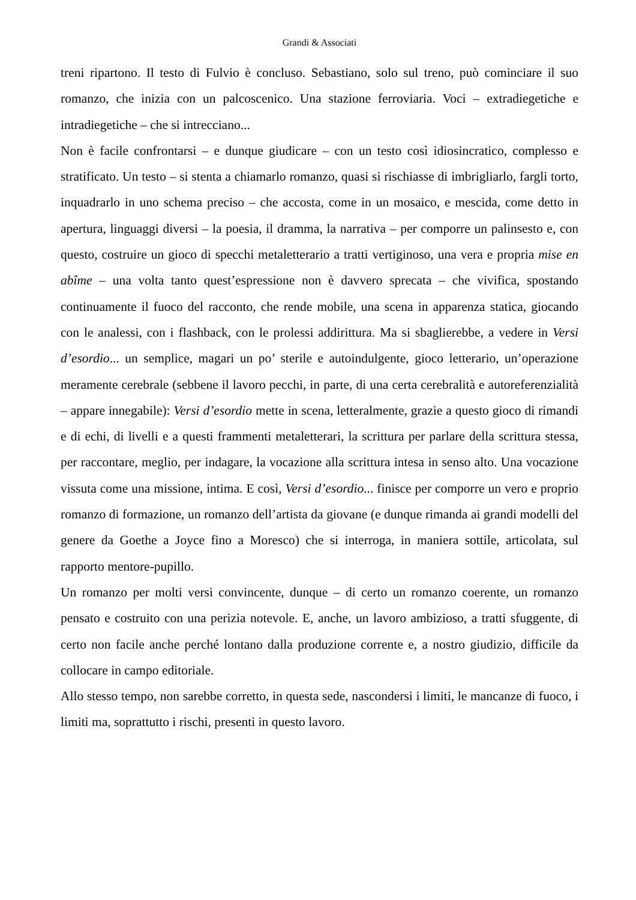Grandi & Associati
treni ripartono. Il testo di Fulvio è concluso. Sebastiano, solo sul treno, può cominciare il suo romanzo, che inizia con un palcoscenico. Una stazione ferroviaria. Voci – extradiegetiche e intradiegetiche – che si intrecciano...
Non è facile confrontarsi – e dunque giudicare – con un testo così idiosincratico, complesso e stratificato. Un testo – si stenta a chiamarlo romanzo, quasi si rischiasse di imbrigliarlo, fargli torto, inquadrarlo in uno schema preciso – che accosta, come in un mosaico, e mescida, come detto in apertura, linguaggi diversi – la poesia, il dramma, la narrativa – per comporre un palinsesto e, con questo, costruire un gioco di specchi metaletterario a tratti vertiginoso, una vera e propria mise en abîme – una volta tanto quest’espressione non è davvero sprecata – che vivifica, spostando continuamente il fuoco del racconto, che rende mobile, una scena in apparenza statica, giocando con le analessi, con i flashback, con le prolessi addirittura. Ma si sbaglierebbe, a vedere in Versi d’esordio... un semplice, magari un po’ sterile e autoindulgente, gioco letterario, un’operazione meramente cerebrale (sebbene il lavoro pecchi, in parte, di una certa cerebralità e autoreferenzialità – appare innegabile): Versi d’esordio mette in scena, letteralmente, grazie a questo gioco di rimandi e di echi, di livelli e a questi frammenti metaletterari, la scrittura per parlare della scrittura stessa, per raccontare, meglio, per indagare, la vocazione alla scrittura intesa in senso alto. Una vocazione vissuta come una missione, intima. E così, Versi d’esordio... finisce per comporre un vero e proprio romanzo di formazione, un romanzo dell’artista da giovane (e dunque rimanda ai grandi modelli del genere da Goethe a Joyce fino a Moresco) che si interroga, in maniera sottile, articolata, sul rapporto mentore-pupillo.
Un romanzo per molti versi convincente, dunque – di certo un romanzo coerente, un romanzo pensato e costruito con una perizia notevole. E, anche, un lavoro ambizioso, a tratti sfuggente, di certo non facile anche perché lontano dalla produzione corrente e, a nostro giudizio, difficile da collocare in campo editoriale.
Allo stesso tempo, non sarebbe corretto, in questa sede, nascondersi i limiti, le mancanze di fuoco, i limiti ma, soprattutto i rischi, presenti in questo lavoro.